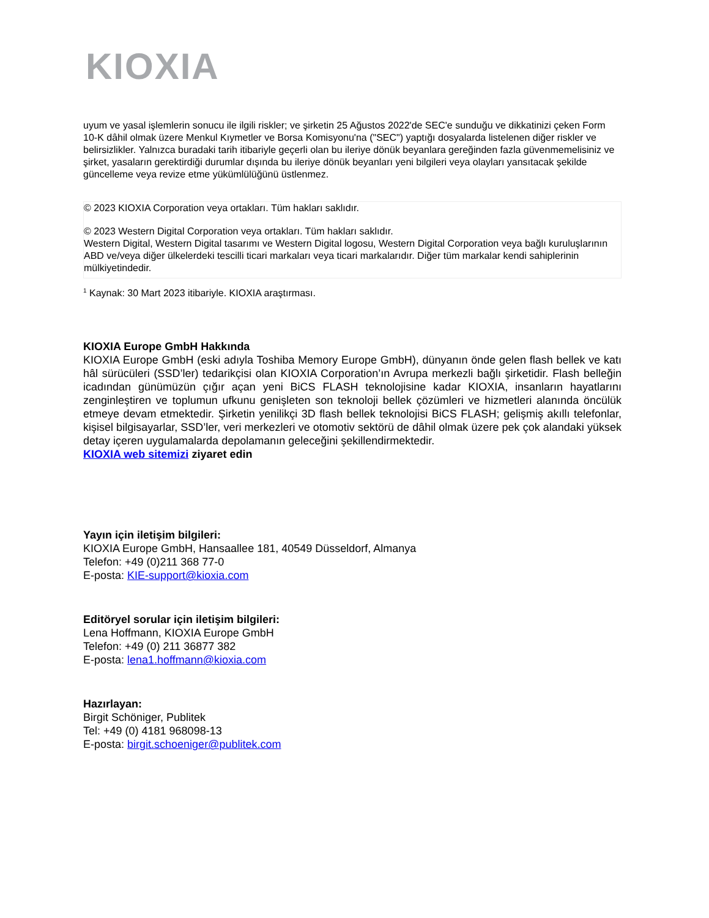KIOXIA
uyum ve yasal işlemlerin sonucu ile ilgili riskler; ve şirketin 25 Ağustos 2022'de SEC'e sunduğu ve dikkatinizi çeken Form 10-K dâhil olmak üzere Menkul Kıymetler ve Borsa Komisyonu'na ("SEC") yaptığı dosyalarda listelenen diğer riskler ve belirsizlikler. Yalnızca buradaki tarih itibariyle geçerli olan bu ileriye dönük beyanlara gereğinden fazla güvenmemelisiniz ve şirket, yasaların gerektirdiği durumlar dışında bu ileriye dönük beyanları yeni bilgileri veya olayları yansıtacak şekilde güncelleme veya revize etme yükümlülüğünü üstlenmez.
© 2023 KIOXIA Corporation veya ortakları. Tüm hakları saklıdır.
© 2023 Western Digital Corporation veya ortakları. Tüm hakları saklıdır.
Western Digital, Western Digital tasarımı ve Western Digital logosu, Western Digital Corporation veya bağlı kuruluşlarının ABD ve/veya diğer ülkelerdeki tescilli ticari markaları veya ticari markalarıdır. Diğer tüm markalar kendi sahiplerinin mülkiyetindedir.
<sup>1</sup> Kaynak: 30 Mart 2023 itibariyle. KIOXIA araştırması.
KIOXIA Europe GmbH Hakkında
KIOXIA Europe GmbH (eski adıyla Toshiba Memory Europe GmbH), dünyanın önde gelen flash bellek ve katı hâl sürücüleri (SSD’ler) tedarikçisi olan KIOXIA Corporation’ın Avrupa merkezli bağlı şirketidir. Flash belleğin icadından günümüzün çığır açan yeni BiCS FLASH teknolojisine kadar KIOXIA, insanların hayatlarını zenginleştiren ve toplumun ufkunu genişleten son teknoloji bellek çözümleri ve hizmetleri alanında öncülük etmeye devam etmektedir. Şirketin yenilikçi 3D flash bellek teknolojisi BiCS FLASH; gelişmiş akıllı telefonlar, kişisel bilgisayarlar, SSD’ler, veri merkezleri ve otomotiv sektörü de dâhil olmak üzere pek çok alandaki yüksek detay içeren uygulamalarda depolamanın geleceğini şekillendirmektedir.
KIOXIA web sitemizi ziyaret edin
Yayın için iletişim bilgileri:
KIOXIA Europe GmbH, Hansaallee 181, 40549 Düsseldorf, Almanya
Telefon: +49 (0)211 368 77-0
E-posta: KIE-support@kioxia.com
Editöryel sorular için iletişim bilgileri:
Lena Hoffmann, KIOXIA Europe GmbH
Telefon: +49 (0) 211 36877 382
E-posta: lena1.hoffmann@kioxia.com
Hazırlayan:
Birgit Schöniger, Publitek
Tel: +49 (0) 4181 968098-13
E-posta: birgit.schoeniger@publitek.com